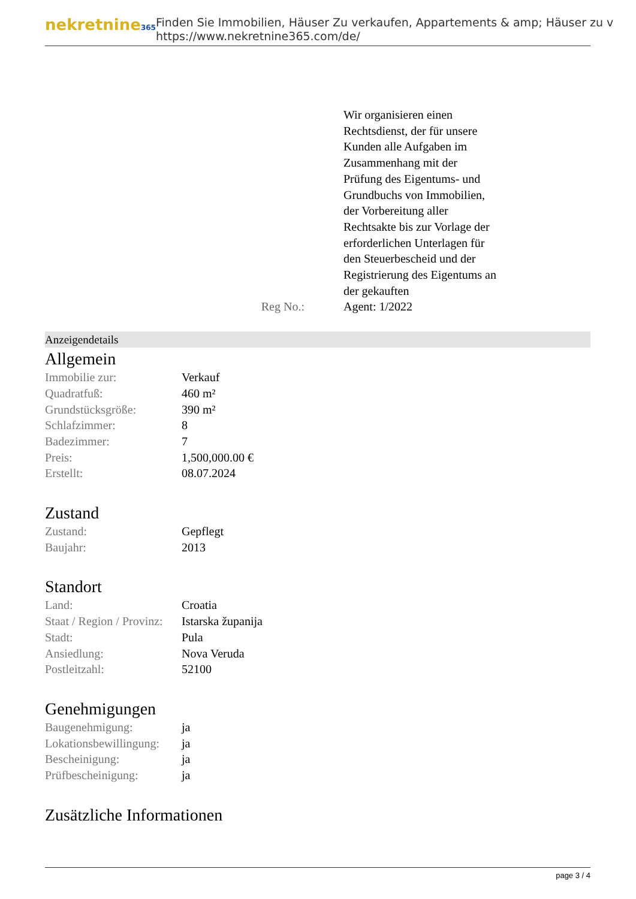nekretnine365
Finden Sie Immobilien, Häuser Zu verkaufen, Appartements & amp; Häuser zu v
https://www.nekretnine365.com/de/
Reg No.: Wir organisieren einen
Rechtsdienst, der für unsere
Kunden alle Aufgaben im
Zusammenhang mit der
Prüfung des Eigentums- und
Grundbuchs von Immobilien,
der Vorbereitung aller
Rechtsakte bis zur Vorlage der
erforderlichen Unterlagen für
den Steuerbescheid und der
Registrierung des Eigentums an
der gekauften
Agent: 1/2022
Anzeigendetails
Allgemein
| Immobilie zur: | Verkauf |
| Quadratfuß: | 460 m² |
| Grundstücksgröße: | 390 m² |
| Schlafzimmer: | 8 |
| Badezimmer: | 7 |
| Preis: | 1,500,000.00 € |
| Erstellt: | 08.07.2024 |
Zustand
| Zustand: | Gepflegt |
| Baujahr: | 2013 |
Standort
| Land: | Croatia |
| Staat / Region / Provinz: | Istarska županija |
| Stadt: | Pula |
| Ansiedlung: | Nova Veruda |
| Postleitzahl: | 52100 |
Genehmigungen
| Baugenehmigung: | ja |
| Lokationsbewillingung: | ja |
| Bescheinigung: | ja |
| Prüfbescheinigung: | ja |
Zusätzliche Informationen
page 3 / 4